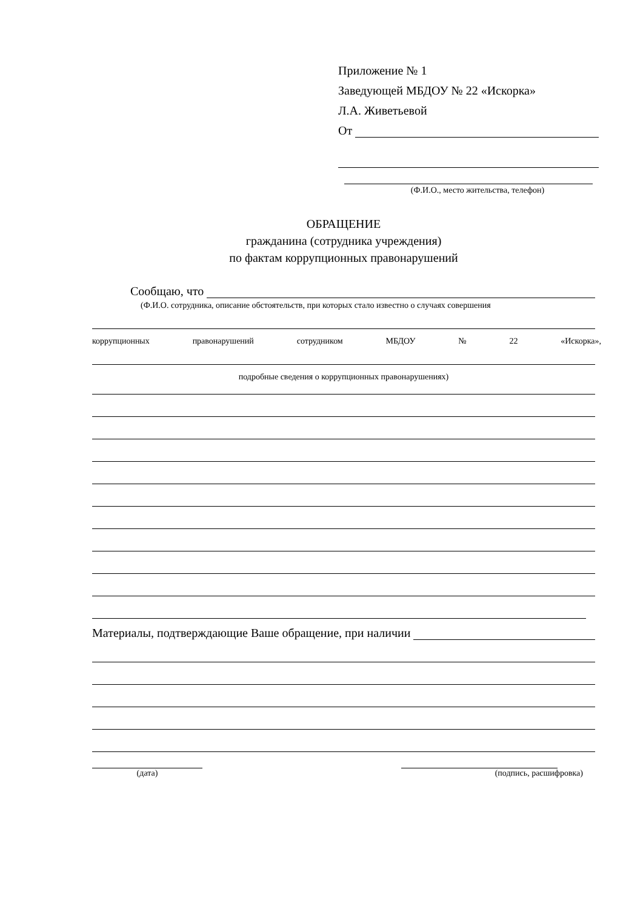Приложение № 1
Заведующей МБДОУ № 22 «Искорка»
Л.А. Живетьевой
От
(Ф.И.О., место жительства, телефон)
ОБРАЩЕНИЕ
гражданина (сотрудника учреждения)
по фактам коррупционных правонарушений
Сообщаю, что
(Ф.И.О. сотрудника, описание обстоятельств, при которых стало известно о случаях совершения
коррупционных правонарушений сотрудником МБДОУ № 22 «Искорка»,
подробные сведения о коррупционных правонарушениях)
Материалы, подтверждающие Ваше обращение, при наличии
(дата) (подпись, расшифровка)